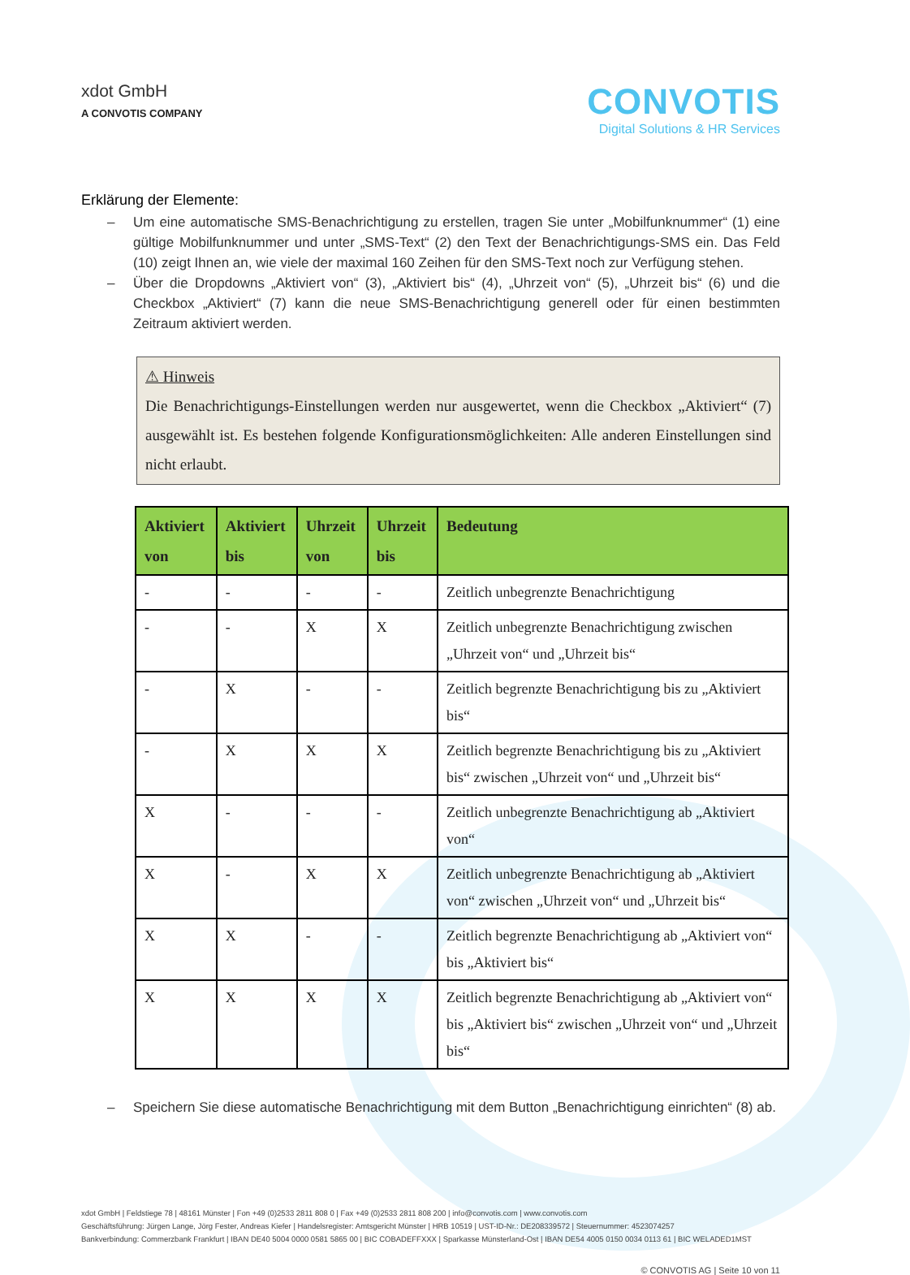xdot GmbH
A CONVOTIS COMPANY
CONVOTIS
Digital Solutions & HR Services
Erklärung der Elemente:
– Um eine automatische SMS-Benachrichtigung zu erstellen, tragen Sie unter „Mobilfunknummer“ (1) eine gültige Mobilfunknummer und unter „SMS-Text“ (2) den Text der Benachrichtigungs-SMS ein. Das Feld (10) zeigt Ihnen an, wie viele der maximal 160 Zeihen für den SMS-Text noch zur Verfügung stehen.
– Über die Dropdowns „Aktiviert von“ (3), „Aktiviert bis“ (4), „Uhrzeit von“ (5), „Uhrzeit bis“ (6) und die Checkbox „Aktiviert“ (7) kann die neue SMS-Benachrichtigung generell oder für einen bestimmten Zeitraum aktiviert werden.
⚠ Hinweis
Die Benachrichtigungs-Einstellungen werden nur ausgewertet, wenn die Checkbox „Aktiviert“ (7) ausgewählt ist. Es bestehen folgende Konfigurationsmöglichkeiten: Alle anderen Einstellungen sind nicht erlaubt.
| Aktiviert von | Aktiviert bis | Uhrzeit von | Uhrzeit bis | Bedeutung |
| --- | --- | --- | --- | --- |
| - | - | - | - | Zeitlich unbegrenzte Benachrichtigung |
| - | - | X | X | Zeitlich unbegrenzte Benachrichtigung zwischen „Uhrzeit von“ und „Uhrzeit bis“ |
| - | X | - | - | Zeitlich begrenzte Benachrichtigung bis zu „Aktiviert bis“ |
| - | X | X | X | Zeitlich begrenzte Benachrichtigung bis zu „Aktiviert bis“ zwischen „Uhrzeit von“ und „Uhrzeit bis“ |
| X | - | - | - | Zeitlich unbegrenzte Benachrichtigung ab „Aktiviert von“ |
| X | - | X | X | Zeitlich unbegrenzte Benachrichtigung ab „Aktiviert von“ zwischen „Uhrzeit von“ und „Uhrzeit bis“ |
| X | X | - | - | Zeitlich begrenzte Benachrichtigung ab „Aktiviert von“ bis „Aktiviert bis“ |
| X | X | X | X | Zeitlich begrenzte Benachrichtigung ab „Aktiviert von“ bis „Aktiviert bis“ zwischen „Uhrzeit von“ und „Uhrzeit bis“ |
– Speichern Sie diese automatische Benachrichtigung mit dem Button „Benachrichtigung einrichten“ (8) ab.
xdot GmbH | Feldstiege 78 | 48161 Münster | Fon +49 (0)2533 2811 808 0 | Fax +49 (0)2533 2811 808 200 | info@convotis.com | www.convotis.com
Geschäftsführung: Jürgen Lange, Jörg Fester, Andreas Kiefer | Handelsregister: Amtsgericht Münster | HRB 10519 | UST-ID-Nr.: DE208339572 | Steuernummer: 4523074257
Bankverbindung: Commerzbank Frankfurt | IBAN DE40 5004 0000 0581 5865 00 | BIC COBADEFFXXX | Sparkasse Münsterland-Ost | IBAN DE54 4005 0150 0034 0113 61 | BIC WELADED1MST
© CONVOTIS AG | Seite 10 von 11